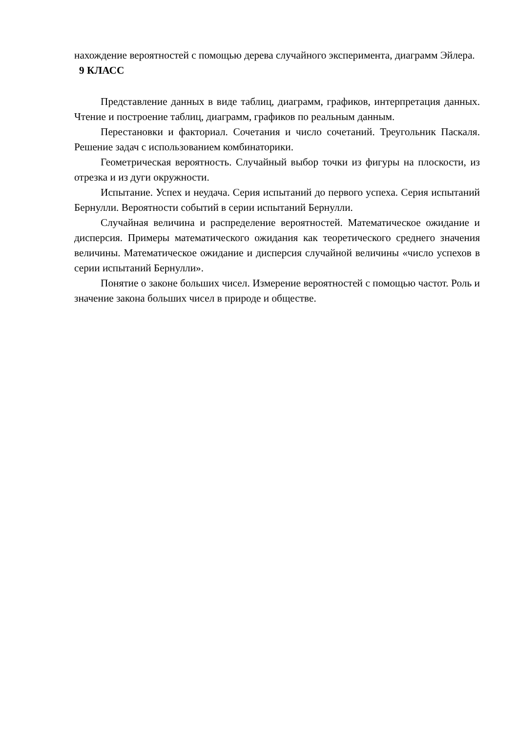нахождение вероятностей с помощью дерева случайного эксперимента, диаграмм Эйлера.
9 КЛАСС
Представление данных в виде таблиц, диаграмм, графиков, интерпретация данных. Чтение и построение таблиц, диаграмм, графиков по реальным данным.
Перестановки и факториал. Сочетания и число сочетаний. Треугольник Паскаля. Решение задач с использованием комбинаторики.
Геометрическая вероятность. Случайный выбор точки из фигуры на плоскости, из отрезка и из дуги окружности.
Испытание. Успех и неудача. Серия испытаний до первого успеха. Серия испытаний Бернулли. Вероятности событий в серии испытаний Бернулли.
Случайная величина и распределение вероятностей. Математическое ожидание и дисперсия. Примеры математического ожидания как теоретического среднего значения величины. Математическое ожидание и дисперсия случайной величины «число успехов в серии испытаний Бернулли».
Понятие о законе больших чисел. Измерение вероятностей с помощью частот. Роль и значение закона больших чисел в природе и обществе.